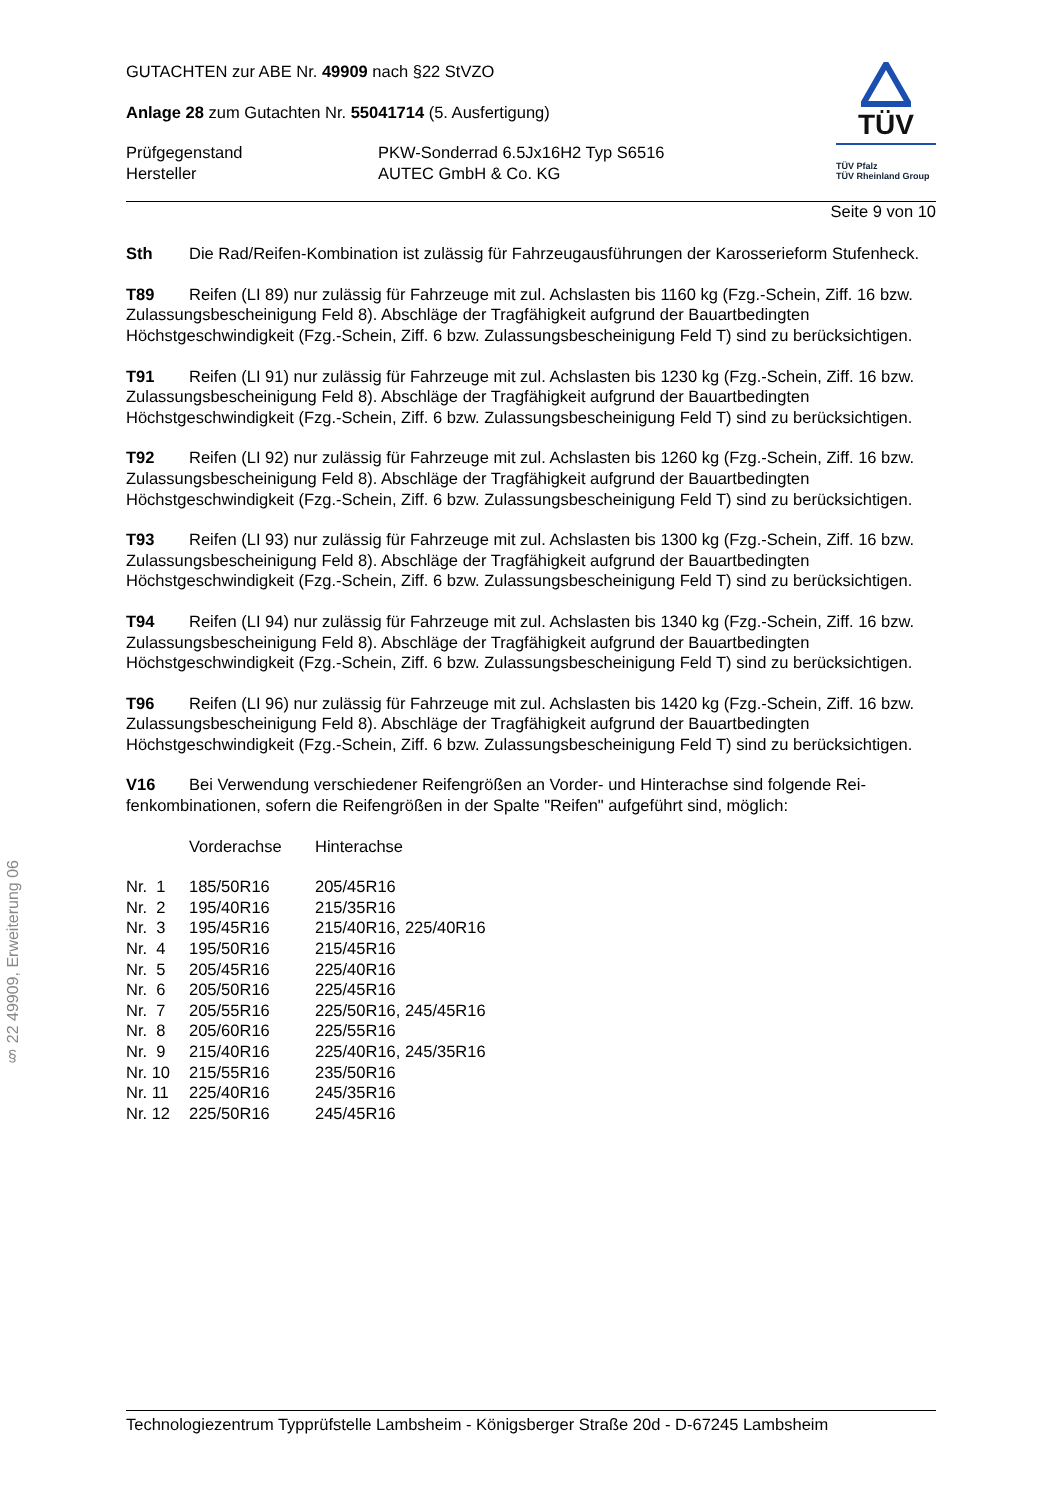§ 22 49909, Erweiterung 06
GUTACHTEN zur ABE Nr. 49909 nach §22 StVZO
Anlage 28 zum Gutachten Nr. 55041714 (5. Ausfertigung)
| Prüfgegenstand | PKW-Sonderrad 6.5Jx16H2 Typ S6516 |
| Hersteller | AUTEC GmbH & Co. KG |
TÜV
TÜV Pfalz
TÜV Rheinland Group
Seite 9 von 10
Sth Die Rad/Reifen-Kombination ist zulässig für Fahrzeugausführungen der Karosserieform Stu­fenheck.
T89 Reifen (LI 89) nur zulässig für Fahrzeuge mit zul. Achslasten bis 1160 kg (Fzg.-Schein, Ziff. 16 bzw. Zulassungsbescheinigung Feld 8). Abschläge der Tragfähigkeit aufgrund der Bauartbedingten Höchstgeschwindigkeit (Fzg.-Schein, Ziff. 6 bzw. Zulassungsbescheinigung Feld T) sind zu berück­sichtigen.
T91 Reifen (LI 91) nur zulässig für Fahrzeuge mit zul. Achslasten bis 1230 kg (Fzg.-Schein, Ziff. 16 bzw. Zulassungsbescheinigung Feld 8). Abschläge der Tragfähigkeit aufgrund der Bauartbedingten Höchstgeschwindigkeit (Fzg.-Schein, Ziff. 6 bzw. Zulassungsbescheinigung Feld T) sind zu berück­sichtigen.
T92 Reifen (LI 92) nur zulässig für Fahrzeuge mit zul. Achslasten bis 1260 kg (Fzg.-Schein, Ziff. 16 bzw. Zulassungsbescheinigung Feld 8). Abschläge der Tragfähigkeit aufgrund der Bauartbedingten Höchstgeschwindigkeit (Fzg.-Schein, Ziff. 6 bzw. Zulassungsbescheinigung Feld T) sind zu berück­sichtigen.
T93 Reifen (LI 93) nur zulässig für Fahrzeuge mit zul. Achslasten bis 1300 kg (Fzg.-Schein, Ziff. 16 bzw. Zulassungsbescheinigung Feld 8). Abschläge der Tragfähigkeit aufgrund der Bauartbedingten Höchstgeschwindigkeit (Fzg.-Schein, Ziff. 6 bzw. Zulassungsbescheinigung Feld T) sind zu berück­sichtigen.
T94 Reifen (LI 94) nur zulässig für Fahrzeuge mit zul. Achslasten bis 1340 kg (Fzg.-Schein, Ziff. 16 bzw. Zulassungsbescheinigung Feld 8). Abschläge der Tragfähigkeit aufgrund der Bauartbedingten Höchstgeschwindigkeit (Fzg.-Schein, Ziff. 6 bzw. Zulassungsbescheinigung Feld T) sind zu berück­sichtigen.
T96 Reifen (LI 96) nur zulässig für Fahrzeuge mit zul. Achslasten bis 1420 kg (Fzg.-Schein, Ziff. 16 bzw. Zulassungsbescheinigung Feld 8). Abschläge der Tragfähigkeit aufgrund der Bauartbedingten Höchstgeschwindigkeit (Fzg.-Schein, Ziff. 6 bzw. Zulassungsbescheinigung Feld T) sind zu berück­sichtigen.
V16 Bei Verwendung verschiedener Reifengrößen an Vorder- und Hinterachse sind folgende Rei­fenkombinationen, sofern die Reifengrößen in der Spalte "Reifen" aufgeführt sind, möglich:
| | Vorderachse | Hinterachse |
| Nr. 1 | 185/50R16 | 205/45R16 |
| Nr. 2 | 195/40R16 | 215/35R16 |
| Nr. 3 | 195/45R16 | 215/40R16, 225/40R16 |
| Nr. 4 | 195/50R16 | 215/45R16 |
| Nr. 5 | 205/45R16 | 225/40R16 |
| Nr. 6 | 205/50R16 | 225/45R16 |
| Nr. 7 | 205/55R16 | 225/50R16, 245/45R16 |
| Nr. 8 | 205/60R16 | 225/55R16 |
| Nr. 9 | 215/40R16 | 225/40R16, 245/35R16 |
| Nr. 10 | 215/55R16 | 235/50R16 |
| Nr. 11 | 225/40R16 | 245/35R16 |
| Nr. 12 | 225/50R16 | 245/45R16 |
Technologiezentrum Typprüfstelle Lambsheim - Königsberger Straße 20d - D-67245 Lambsheim